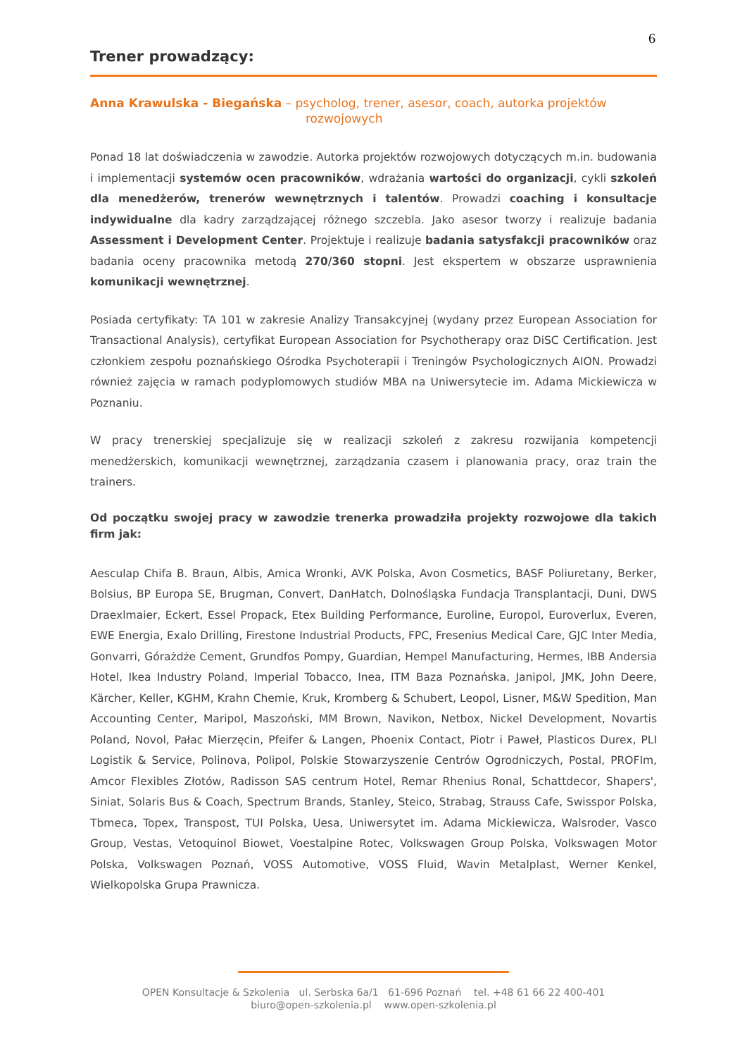6
Trener prowadzący:
Anna Krawulska - Biegańska – psycholog, trener, asesor, coach, autorka projektów
rozwojowych
Ponad 18 lat doświadczenia w zawodzie. Autorka projektów rozwojowych dotyczących m.in. budowania i implementacji systemów ocen pracowników, wdrażania wartości do organizacji, cykli szkoleń dla menedżerów, trenerów wewnętrznych i talentów. Prowadzi coaching i konsultacje indywidualne dla kadry zarządzającej różnego szczebla. Jako asesor tworzy i realizuje badania Assessment i Development Center. Projektuje i realizuje badania satysfakcji pracowników oraz badania oceny pracownika metodą 270/360 stopni. Jest ekspertem w obszarze usprawnienia komunikacji wewnętrznej.
Posiada certyfikaty: TA 101 w zakresie Analizy Transakcyjnej (wydany przez European Association for Transactional Analysis), certyfikat European Association for Psychotherapy oraz DiSC Certification. Jest członkiem zespołu poznańskiego Ośrodka Psychoterapii i Treningów Psychologicznych AION. Prowadzi również zajęcia w ramach podyplomowych studiów MBA na Uniwersytecie im. Adama Mickiewicza w Poznaniu.
W pracy trenerskiej specjalizuje się w realizacji szkoleń z zakresu rozwijania kompetencji menedżerskich, komunikacji wewnętrznej, zarządzania czasem i planowania pracy, oraz train the trainers.
Od początku swojej pracy w zawodzie trenerka prowadziła projekty rozwojowe dla takich firm jak:
Aesculap Chifa B. Braun, Albis, Amica Wronki, AVK Polska, Avon Cosmetics, BASF Poliuretany, Berker, Bolsius, BP Europa SE, Brugman, Convert, DanHatch, Dolnośląska Fundacja Transplantacji, Duni, DWS Draexlmaier, Eckert, Essel Propack, Etex Building Performance, Euroline, Europol, Euroverlux, Everen, EWE Energia, Exalo Drilling, Firestone Industrial Products, FPC, Fresenius Medical Care, GJC Inter Media, Gonvarri, Górażdże Cement, Grundfos Pompy, Guardian, Hempel Manufacturing, Hermes, IBB Andersia Hotel, Ikea Industry Poland, Imperial Tobacco, Inea, ITM Baza Poznańska, Janipol, JMK, John Deere, Kärcher, Keller, KGHM, Krahn Chemie, Kruk, Kromberg & Schubert, Leopol, Lisner, M&W Spedition, Man Accounting Center, Maripol, Maszoński, MM Brown, Navikon, Netbox, Nickel Development, Novartis Poland, Novol, Pałac Mierzęcin, Pfeifer & Langen, Phoenix Contact, Piotr i Paweł, Plasticos Durex, PLI Logistik & Service, Polinova, Polipol, Polskie Stowarzyszenie Centrów Ogrodniczych, Postal, PROFIm, Amcor Flexibles Złotów, Radisson SAS centrum Hotel, Remar Rhenius Ronal, Schattdecor, Shapers', Siniat, Solaris Bus & Coach, Spectrum Brands, Stanley, Steico, Strabag, Strauss Cafe, Swisspor Polska, Tbmeca, Topex, Transpost, TUI Polska, Uesa, Uniwersytet im. Adama Mickiewicza, Walsroder, Vasco Group, Vestas, Vetoquinol Biowet, Voestalpine Rotec, Volkswagen Group Polska, Volkswagen Motor Polska, Volkswagen Poznań, VOSS Automotive, VOSS Fluid, Wavin Metalplast, Werner Kenkel, Wielkopolska Grupa Prawnicza.
OPEN Konsultacje & Szkolenia ul. Serbska 6a/1 61-696 Poznań tel. +48 61 66 22 400-401
biuro@open-szkolenia.pl www.open-szkolenia.pl